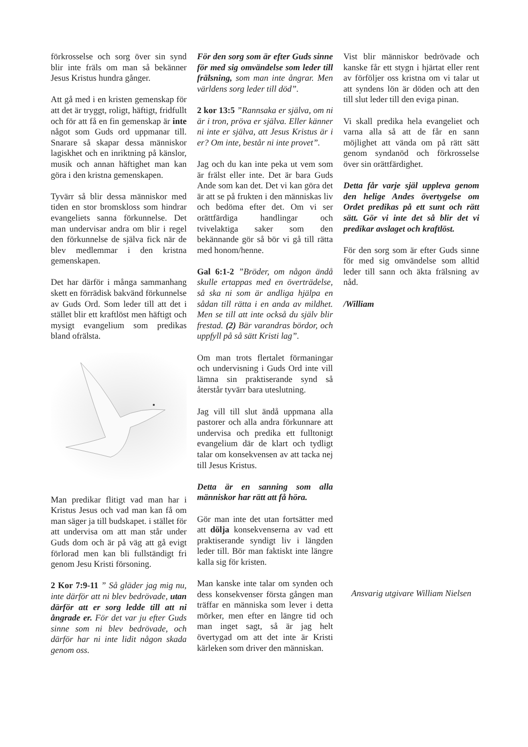förkrosselse och sorg över sin synd blir inte fräls om man så bekänner Jesus Kristus hundra gånger.
Att gå med i en kristen gemenskap för att det är tryggt, roligt, häftigt, fridfullt och för att få en fin gemenskap är inte något som Guds ord uppmanar till. Snarare så skapar dessa människor lagiskhet och en inriktning på känslor, musik och annan häftighet man kan göra i den kristna gemenskapen.
Tyvärr så blir dessa människor med tiden en stor bromskloss som hindrar evangeliets sanna förkunnelse. Det man undervisar andra om blir i regel den förkunnelse de själva fick när de blev medlemmar i den kristna gemenskapen.
Det har därför i många sammanhang skett en förrädisk bakvänd förkunnelse av Guds Ord. Som leder till att det i stället blir ett kraftlöst men häftigt och mysigt evangelium som predikas bland ofrälsta.
Man predikar flitigt vad man har i Kristus Jesus och vad man kan få om man säger ja till budskapet. i stället för att undervisa om att man står under Guds dom och är på väg att gå evigt förlorad men kan bli fullständigt fri genom Jesu Kristi försoning.
2 Kor 7:9-11 ” Så gläder jag mig nu, inte därför att ni blev bedrövade, utan därför att er sorg ledde till att ni ångrade er. För det var ju efter Guds sinne som ni blev bedrövade, och därför har ni inte lidit någon skada genom oss.
För den sorg som är efter Guds sinne för med sig omvändelse som leder till frälsning, som man inte ångrar. Men världens sorg leder till död”.
2 kor 13:5 ”Rannsaka er själva, om ni är i tron, pröva er själva. Eller känner ni inte er själva, att Jesus Kristus är i er? Om inte, består ni inte provet”.
Jag och du kan inte peka ut vem som är frälst eller inte. Det är bara Guds Ande som kan det. Det vi kan göra det är att se på frukten i den människas liv och bedöma efter det. Om vi ser orättfärdiga handlingar och tvivelaktiga saker som den bekännande gör så bör vi gå till rätta med honom/henne.
Gal 6:1-2 ”Bröder, om någon ändå skulle ertappas med en överträdelse, så ska ni som är andliga hjälpa en sådan till rätta i en anda av mildhet. Men se till att inte också du själv blir frestad. (2) Bär varandras bördor, och uppfyll på så sätt Kristi lag”.
Om man trots flertalet förmaningar och undervisning i Guds Ord inte vill lämna sin praktiserande synd så återstår tyvärr bara uteslutning.
Jag vill till slut ändå uppmana alla pastorer och alla andra förkunnare att undervisa och predika ett fulltonigt evangelium där de klart och tydligt talar om konsekvensen av att tacka nej till Jesus Kristus.
Detta är en sanning som alla människor har rätt att få höra.
Gör man inte det utan fortsätter med att dölja konsekvenserna av vad ett praktiserande syndigt liv i längden leder till. Bör man faktiskt inte längre kalla sig för kristen.
Man kanske inte talar om synden och dess konsekvenser första gången man träffar en människa som lever i detta mörker, men efter en längre tid och man inget sagt, så är jag helt övertygad om att det inte är Kristi kärleken som driver den människan.
Vist blir människor bedrövade och kanske får ett stygn i hjärtat eller rent av förföljer oss kristna om vi talar ut att syndens lön är döden och att den till slut leder till den eviga pinan.
Vi skall predika hela evangeliet och varna alla så att de får en sann möjlighet att vända om på rätt sätt genom syndanöd och förkrosselse över sin orättfärdighet.
Detta får varje själ uppleva genom den helige Andes övertygelse om Ordet predikas på ett sunt och rätt sätt. Gör vi inte det så blir det vi predikar avslaget och kraftlöst.
För den sorg som är efter Guds sinne för med sig omvändelse som alltid leder till sann och äkta frälsning av nåd.
/William
Ansvarig utgivare William Nielsen